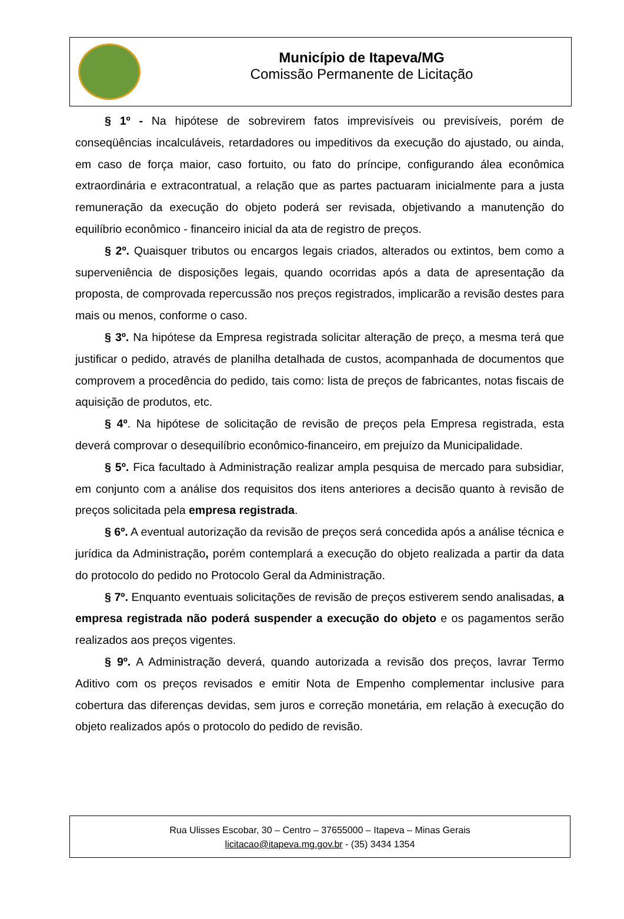Município de Itapeva/MG
Comissão Permanente de Licitação
§ 1º - Na hipótese de sobrevirem fatos imprevisíveis ou previsíveis, porém de conseqüências incalculáveis, retardadores ou impeditivos da execução do ajustado, ou ainda, em caso de força maior, caso fortuito, ou fato do príncipe, configurando álea econômica extraordinária e extracontratual, a relação que as partes pactuaram inicialmente para a justa remuneração da execução do objeto poderá ser revisada, objetivando a manutenção do equilíbrio econômico - financeiro inicial da ata de registro de preços.
§ 2º. Quaisquer tributos ou encargos legais criados, alterados ou extintos, bem como a superveniência de disposições legais, quando ocorridas após a data de apresentação da proposta, de comprovada repercussão nos preços registrados, implicarão a revisão destes para mais ou menos, conforme o caso.
§ 3º. Na hipótese da Empresa registrada solicitar alteração de preço, a mesma terá que justificar o pedido, através de planilha detalhada de custos, acompanhada de documentos que comprovem a procedência do pedido, tais como: lista de preços de fabricantes, notas fiscais de aquisição de produtos, etc.
§ 4º. Na hipótese de solicitação de revisão de preços pela Empresa registrada, esta deverá comprovar o desequilíbrio econômico-financeiro, em prejuízo da Municipalidade.
§ 5º. Fica facultado à Administração realizar ampla pesquisa de mercado para subsidiar, em conjunto com a análise dos requisitos dos itens anteriores a decisão quanto à revisão de preços solicitada pela empresa registrada.
§ 6º. A eventual autorização da revisão de preços será concedida após a análise técnica e jurídica da Administração, porém contemplará a execução do objeto realizada a partir da data do protocolo do pedido no Protocolo Geral da Administração.
§ 7º. Enquanto eventuais solicitações de revisão de preços estiverem sendo analisadas, a empresa registrada não poderá suspender a execução do objeto e os pagamentos serão realizados aos preços vigentes.
§ 9º. A Administração deverá, quando autorizada a revisão dos preços, lavrar Termo Aditivo com os preços revisados e emitir Nota de Empenho complementar inclusive para cobertura das diferenças devidas, sem juros e correção monetária, em relação à execução do objeto realizados após o protocolo do pedido de revisão.
Rua Ulisses Escobar, 30 – Centro – 37655000 – Itapeva – Minas Gerais
licitacao@itapeva.mg.gov.br - (35) 3434 1354